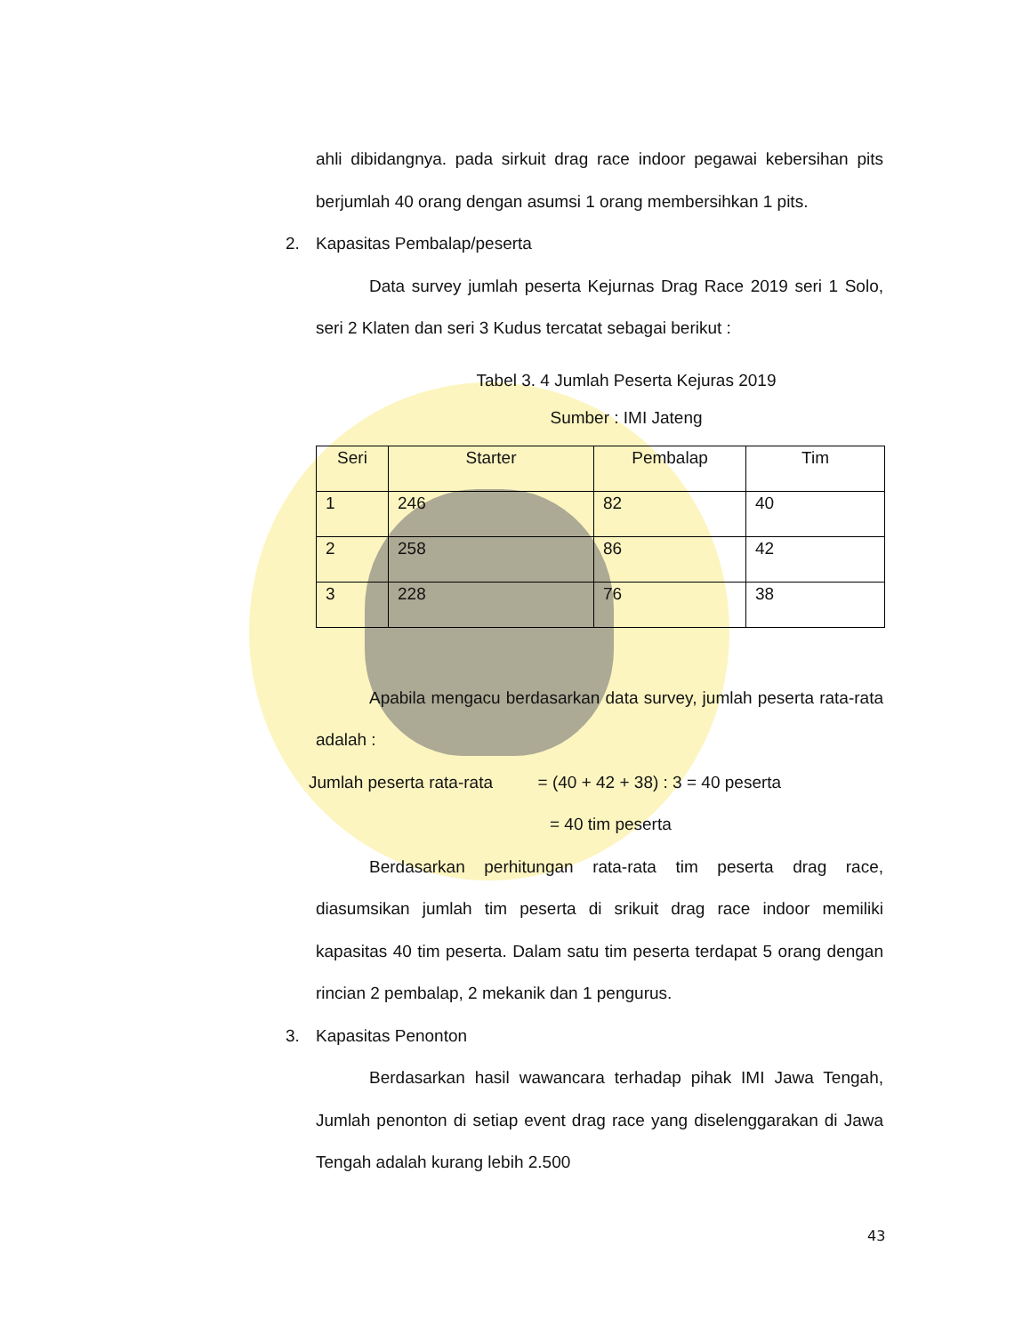ahli dibidangnya. pada sirkuit drag race indoor pegawai kebersihan pits berjumlah 40 orang dengan asumsi 1 orang membersihkan 1 pits.
2. Kapasitas Pembalap/peserta
Data survey jumlah peserta Kejurnas Drag Race 2019 seri 1 Solo, seri 2 Klaten dan seri 3 Kudus tercatat sebagai berikut :
Tabel 3. 4 Jumlah Peserta Kejuras 2019
Sumber : IMI Jateng
| Seri | Starter | Pembalap | Tim |
| 1 | 246 | 82 | 40 |
| 2 | 258 | 86 | 42 |
| 3 | 228 | 76 | 38 |
Apabila mengacu berdasarkan data survey, jumlah peserta rata-rata adalah :
Jumlah peserta rata-rata = (40 + 42 + 38) : 3 = 40 peserta
= 40 tim peserta
Berdasarkan perhitungan rata-rata tim peserta drag race, diasumsikan jumlah tim peserta di srikuit drag race indoor memiliki kapasitas 40 tim peserta. Dalam satu tim peserta terdapat 5 orang dengan rincian 2 pembalap, 2 mekanik dan 1 pengurus.
3. Kapasitas Penonton
Berdasarkan hasil wawancara terhadap pihak IMI Jawa Tengah, Jumlah penonton di setiap event drag race yang diselenggarakan di Jawa Tengah adalah kurang lebih 2.500
43